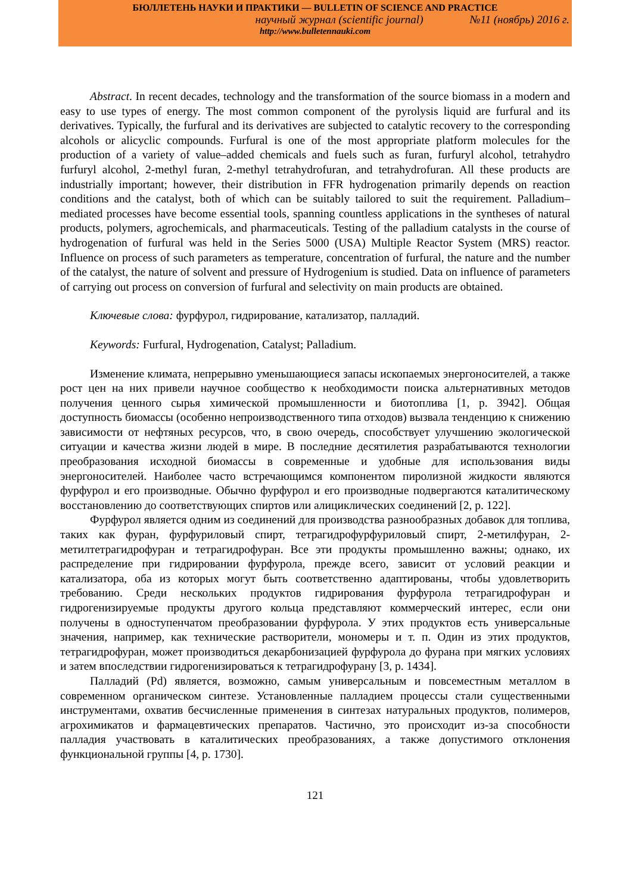БЮЛЛЕТЕНЬ НАУКИ И ПРАКТИКИ — BULLETIN OF SCIENCE AND PRACTICE
научный журнал (scientific journal) №11 (ноябрь) 2016 г.
http://www.bulletennauki.com
Abstract. In recent decades, technology and the transformation of the source biomass in a modern and easy to use types of energy. The most common component of the pyrolysis liquid are furfural and its derivatives. Typically, the furfural and its derivatives are subjected to catalytic recovery to the corresponding alcohols or alicyclic compounds. Furfural is one of the most appropriate platform molecules for the production of a variety of value–added chemicals and fuels such as furan, furfuryl alcohol, tetrahydro furfuryl alcohol, 2-methyl furan, 2-methyl tetrahydrofuran, and tetrahydrofuran. All these products are industrially important; however, their distribution in FFR hydrogenation primarily depends on reaction conditions and the catalyst, both of which can be suitably tailored to suit the requirement. Palladium–mediated processes have become essential tools, spanning countless applications in the syntheses of natural products, polymers, agrochemicals, and pharmaceuticals. Testing of the palladium catalysts in the course of hydrogenation of furfural was held in the Series 5000 (USA) Multiple Reactor System (MRS) reactor. Influence on process of such parameters as temperature, concentration of furfural, the nature and the number of the catalyst, the nature of solvent and pressure of Hydrogenium is studied. Data on influence of parameters of carrying out process on conversion of furfural and selectivity on main products are obtained.
Ключевые слова: фурфурол, гидрирование, катализатор, палладий.
Keywords: Furfural, Hydrogenation, Catalyst; Palladium.
Изменение климата, непрерывно уменьшающиеся запасы ископаемых энергоносителей, а также рост цен на них привели научное сообщество к необходимости поиска альтернативных методов получения ценного сырья химической промышленности и биотоплива [1, p. 3942]. Общая доступность биомассы (особенно непроизводственного типа отходов) вызвала тенденцию к снижению зависимости от нефтяных ресурсов, что, в свою очередь, способствует улучшению экологической ситуации и качества жизни людей в мире. В последние десятилетия разрабатываются технологии преобразования исходной биомассы в современные и удобные для использования виды энергоносителей. Наиболее часто встречающимся компонентом пиролизной жидкости являются фурфурол и его производные. Обычно фурфурол и его производные подвергаются каталитическому восстановлению до соответствующих спиртов или алициклических соединений [2, p. 122].
Фурфурол является одним из соединений для производства разнообразных добавок для топлива, таких как фуран, фурфуриловый спирт, тетрагидрофурфуриловый спирт, 2-метилфуран, 2-метилтетрагидрофуран и тетрагидрофуран. Все эти продукты промышленно важны; однако, их распределение при гидрировании фурфурола, прежде всего, зависит от условий реакции и катализатора, оба из которых могут быть соответственно адаптированы, чтобы удовлетворить требованию. Среди нескольких продуктов гидрирования фурфурола тетрагидрофуран и гидрогенизируемые продукты другого кольца представляют коммерческий интерес, если они получены в одноступенчатом преобразовании фурфурола. У этих продуктов есть универсальные значения, например, как технические растворители, мономеры и т. п. Один из этих продуктов, тетрагидрофуран, может производиться декарбонизацией фурфурола до фурана при мягких условиях и затем впоследствии гидрогенизироваться к тетрагидрофурану [3, p. 1434].
Палладий (Pd) является, возможно, самым универсальным и повсеместным металлом в современном органическом синтезе. Установленные палладием процессы стали существенными инструментами, охватив бесчисленные применения в синтезах натуральных продуктов, полимеров, агрохимикатов и фармацевтических препаратов. Частично, это происходит из-за способности палладия участвовать в каталитических преобразованиях, а также допустимого отклонения функциональной группы [4, p. 1730].
121